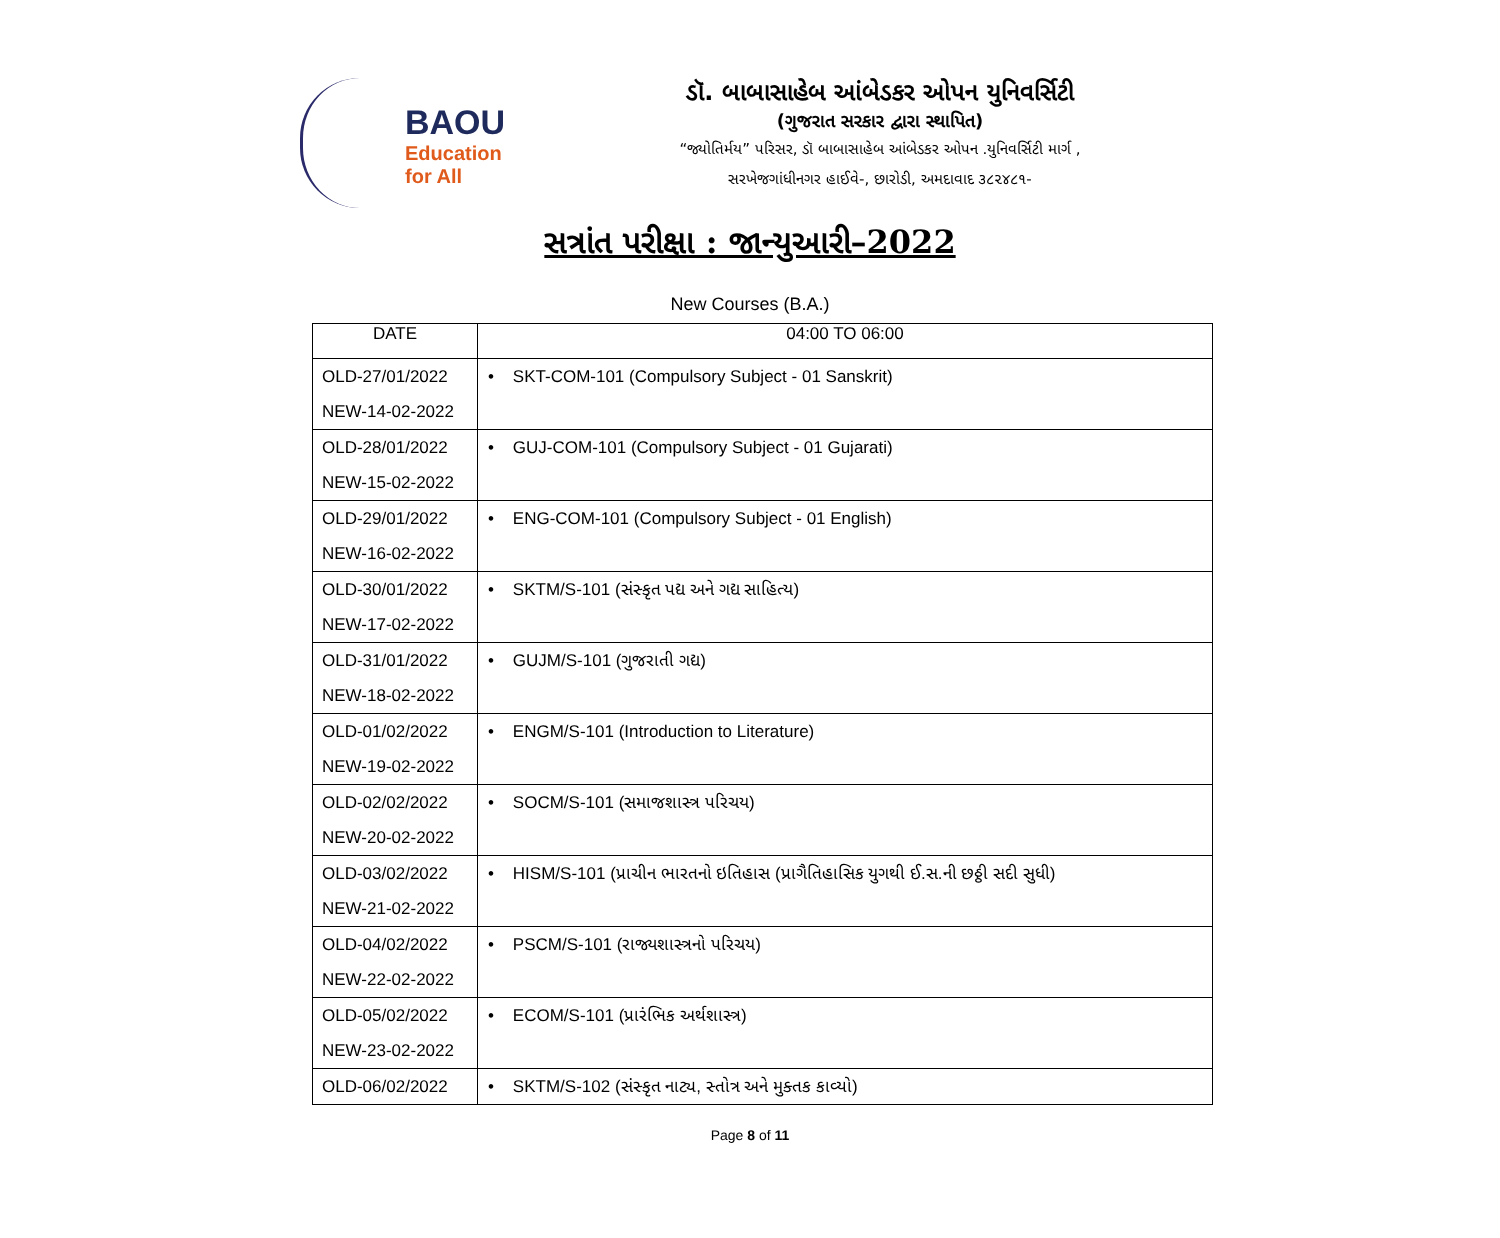BAOU
Education
for All
ડૉ. બાબાસાહેબ આંબેડકર ઓપન યુનિવર્સિટી
(ગુજરાત સરકાર દ્વારા સ્થાપિત)
“જ્યોતિર્મય” પરિસર, ડૉ બાબાસાહેબ આંબેડકર ઓપન .યુનિવર્સિટી માર્ગ ,
સરખેજગાંધીનગર હાઈવે-, છારોડી, અમદાવાદ ૩૮૨૪૮૧-
સત્રાંત પરીક્ષા : જાન્યુઆરી–2022
New Courses (B.A.)
| DATE | 04:00 TO 06:00 |
| --- | --- |
| OLD-27/01/2022 NEW-14-02-2022 | • SKT-COM-101 (Compulsory Subject - 01 Sanskrit) |
| OLD-28/01/2022 NEW-15-02-2022 | • GUJ-COM-101 (Compulsory Subject - 01 Gujarati) |
| OLD-29/01/2022 NEW-16-02-2022 | • ENG-COM-101 (Compulsory Subject - 01 English) |
| OLD-30/01/2022 NEW-17-02-2022 | • SKTM/S-101 (સંસ્કૃત પદ્ય અને ગદ્ય સાહિત્ય) |
| OLD-31/01/2022 NEW-18-02-2022 | • GUJM/S-101 (ગુજરાતી ગદ્ય) |
| OLD-01/02/2022 NEW-19-02-2022 | • ENGM/S-101 (Introduction to Literature) |
| OLD-02/02/2022 NEW-20-02-2022 | • SOCM/S-101 (સમાજશાસ્ત્ર પરિચય) |
| OLD-03/02/2022 NEW-21-02-2022 | • HISM/S-101 (પ્રાચીન ભારતનો ઇતિહાસ (પ્રાગૈતિહાસિક યુગથી ઈ.સ.ની છઠ્ઠી સદી સુધી) |
| OLD-04/02/2022 NEW-22-02-2022 | • PSCM/S-101 (રાજ્યશાસ્ત્રનો પરિચય) |
| OLD-05/02/2022 NEW-23-02-2022 | • ECOM/S-101 (પ્રારંભિક અર્થશાસ્ત્ર) |
| OLD-06/02/2022 | • SKTM/S-102 (સંસ્કૃત નાટ્ય, સ્તોત્ર અને મુક્તક કાવ્યો) |
Page 8 of 11